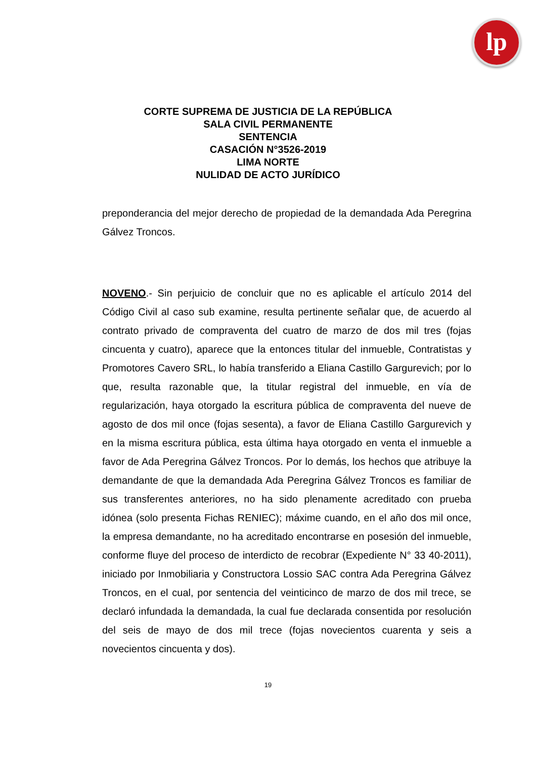lp
CORTE SUPREMA DE JUSTICIA DE LA REPÚBLICA
SALA CIVIL PERMANENTE
SENTENCIA
CASACIÓN N°3526-2019
LIMA NORTE
NULIDAD DE ACTO JURÍDICO
preponderancia del mejor derecho de propiedad de la demandada Ada Peregrina Gálvez Troncos.
NOVENO.- Sin perjuicio de concluir que no es aplicable el artículo 2014 del Código Civil al caso sub examine, resulta pertinente señalar que, de acuerdo al contrato privado de compraventa del cuatro de marzo de dos mil tres (fojas cincuenta y cuatro), aparece que la entonces titular del inmueble, Contratistas y Promotores Cavero SRL, lo había transferido a Eliana Castillo Gargurevich; por lo que, resulta razonable que, la titular registral del inmueble, en vía de regularización, haya otorgado la escritura pública de compraventa del nueve de agosto de dos mil once (fojas sesenta), a favor de Eliana Castillo Gargurevich y en la misma escritura pública, esta última haya otorgado en venta el inmueble a favor de Ada Peregrina Gálvez Troncos. Por lo demás, los hechos que atribuye la demandante de que la demandada Ada Peregrina Gálvez Troncos es familiar de sus transferentes anteriores, no ha sido plenamente acreditado con prueba idónea (solo presenta Fichas RENIEC); máxime cuando, en el año dos mil once, la empresa demandante, no ha acreditado encontrarse en posesión del inmueble, conforme fluye del proceso de interdicto de recobrar (Expediente N° 33 40-2011), iniciado por Inmobiliaria y Constructora Lossio SAC contra Ada Peregrina Gálvez Troncos, en el cual, por sentencia del veinticinco de marzo de dos mil trece, se declaró infundada la demandada, la cual fue declarada consentida por resolución del seis de mayo de dos mil trece (fojas novecientos cuarenta y seis a novecientos cincuenta y dos).
19